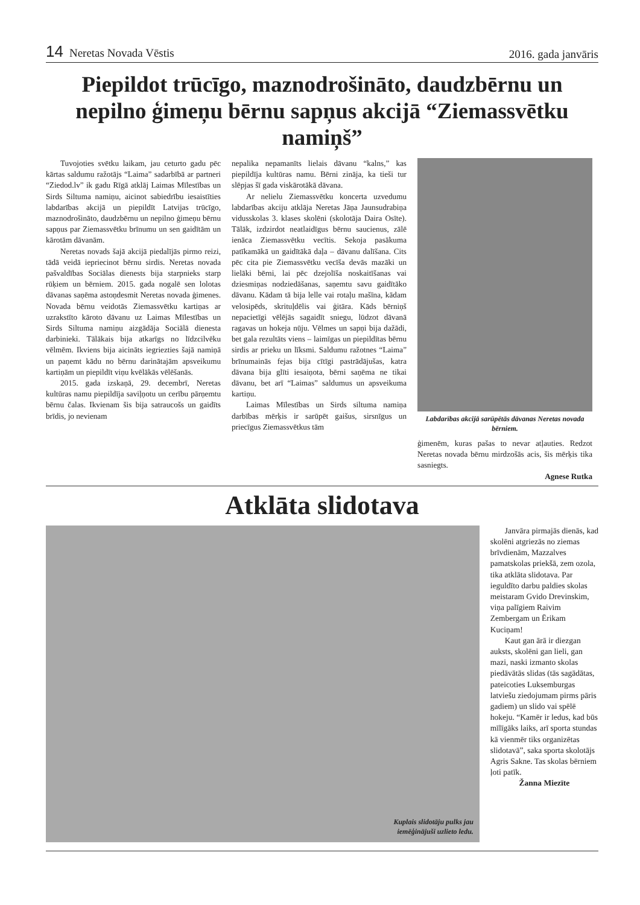14 Neretas Novada Vēstis
2016. gada janvāris
Piepildot trūcīgo, maznodrošināto, daudzbērnu un nepilno ģimeņu bērnu sapņus akcijā “Ziemassvētku namiņš”
Tuvojoties svētku laikam, jau ceturto gadu pēc kārtas saldumu ražotājs “Laima” sadarbībā ar partneri “Ziedod.lv” ik gadu Rīgā atklāj Laimas Mīlestības un Sirds Siltuma namiņu, aicinot sabiedrību iesaistīties labdarības akcijā un piepildīt Latvijas trūcīgo, maznodrošināto, daudzbērnu un nepilno ģimeņu bērnu sapņus par Ziemassvētku brīnumu un sen gaidītām un kārotām dāvanām.
Neretas novads šajā akcijā piedalījās pirmo reizi, tādā veidā iepriecinot bērnu sirdis. Neretas novada pašvaldības Sociālas dienests bija starpnieks starp rūķiem un bērniem. 2015. gada nogalē sen lolotas dāvanas saņēma astoņdesmit Neretas novada ģimenes. Novada bērnu veidotās Ziemassvētku kartiņas ar uzrakstīto kāroto dāvanu uz Laimas Mīlestības un Sirds Siltuma namiņu aizgādāja Sociālā dienesta darbinieki. Tālākais bija atkarīgs no līdzcilvēku vēlmēm. Ikviens bija aicināts iegriezties šajā namiņā un paņemt kādu no bērnu darinātajām apsveikumu kartiņām un piepildīt viņu kvēlākās vēlēšanās.
2015. gada izskaņā, 29. decembrī, Neretas kultūras namu piepildīja saviļņotu un cerību pārņemtu bērnu čalas. Ikvienam šis bija satraucošs un gaidīts brīdis, jo nevienam
nepalika nepamanīts lielais dāvanu “kalns,” kas piepildīja kultūras namu. Bērni zināja, ka tieši tur slēpjas šī gada viskārotākā dāvana.
Ar nelielu Ziemassvētku koncerta uzvedumu labdarības akciju atklāja Neretas Jāņa Jaunsudrabiņa vidusskolas 3. klases skolēni (skolotāja Daira Osīte). Tālāk, izdzirdot neatlaidīgus bērnu saucienus, zālē ienāca Ziemassvētku vecītis. Sekoja pasākuma patīkamākā un gaidītākā daļa – dāvanu dalīšana. Cits pēc cita pie Ziemassvētku vecīša devās mazāki un lielāki bērni, lai pēc dzejolīša noskaitīšanas vai dziesmiņas nodziedāšanas, saņemtu savu gaidītāko dāvanu. Kādam tā bija lelle vai rotaļu mašīna, kādam velosipēds, skrituļdēlis vai ģitāra. Kāds bērniņš nepacietīgi vēlējās sagaidīt sniegu, lūdzot dāvanā ragavas un hokeja nūju. Vēlmes un sapņi bija dažādi, bet gala rezultāts viens – laimīgas un piepildītas bērnu sirdis ar prieku un līksmi. Saldumu ražotnes “Laima” brīnumainās fejas bija cītīgi pastrādājušas, katra dāvana bija glīti iesaiņota, bērni saņēma ne tikai dāvanu, bet arī “Laimas” saldumus un apsveikuma kartiņu.
Laimas Mīlestības un Sirds siltuma namiņa darbības mērķis ir sarūpēt gaišus, sirsnīgus un priecīgus Ziemassvētkus tām
Labdarības akcijā sarūpētās dāvanas Neretas novada bērniem.
ģimenēm, kuras pašas to nevar atļauties. Redzot Neretas novada bērnu mirdzošās acis, šis mērķis tika sasniegts.
Agnese Rutka
Atklāta slidotava
Kuplais slidotāju pulks jau
iemēģinājuši uzlieto ledu.
Janvāra pirmajās dienās, kad skolēni atgriezās no ziemas brīvdienām, Mazzalves pamatskolas priekšā, zem ozola, tika atklāta slidotava. Par ieguldīto darbu paldies skolas meistaram Gvido Drevinskim, viņa palīgiem Raivim Zembergam un Ērikam Kuciņam!
Kaut gan ārā ir diezgan auksts, skolēni gan lieli, gan mazi, naski izmanto skolas piedāvātās slidas (tās sagādātas, pateicoties Luksemburgas latviešu ziedojumam pirms pāris gadiem) un slido vai spēlē hokeju. “Kamēr ir ledus, kad būs mīlīgāks laiks, arī sporta stundas kā vienmēr tiks organizētas slidotavā”, saka sporta skolotājs Agris Sakne. Tas skolas bērniem ļoti patīk.
Žanna Miezīte